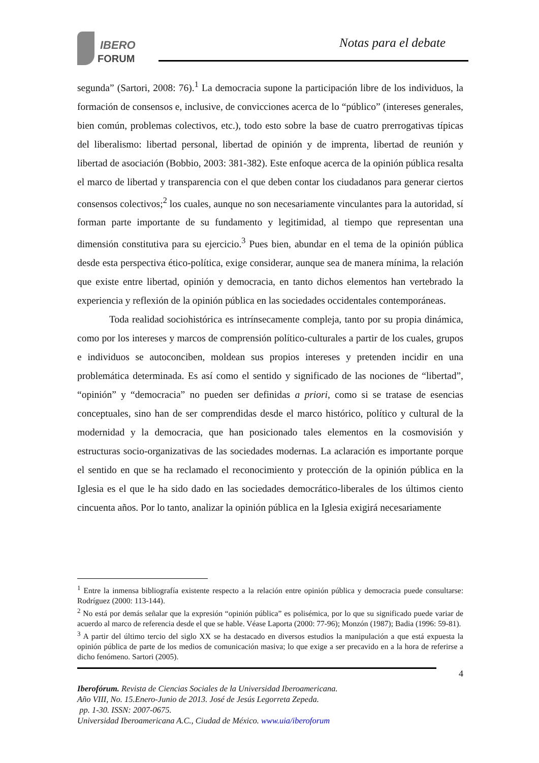IBERO
FORUM
Notas para el debate
segunda” (Sartori, 2008: 76).<sup>1</sup> La democracia supone la participación libre de los individuos, la formación de consensos e, inclusive, de convicciones acerca de lo “público” (intereses generales, bien común, problemas colectivos, etc.), todo esto sobre la base de cuatro prerrogativas típicas del liberalismo: libertad personal, libertad de opinión y de imprenta, libertad de reunión y libertad de asociación (Bobbio, 2003: 381-382). Este enfoque acerca de la opinión pública resalta el marco de libertad y transparencia con el que deben contar los ciudadanos para generar ciertos consensos colectivos;<sup>2</sup> los cuales, aunque no son necesariamente vinculantes para la autoridad, sí forman parte importante de su fundamento y legitimidad, al tiempo que representan una dimensión constitutiva para su ejercicio.<sup>3</sup> Pues bien, abundar en el tema de la opinión pública desde esta perspectiva ético-política, exige considerar, aunque sea de manera mínima, la relación que existe entre libertad, opinión y democracia, en tanto dichos elementos han vertebrado la experiencia y reflexión de la opinión pública en las sociedades occidentales contemporáneas.
Toda realidad sociohistórica es intrínsecamente compleja, tanto por su propia dinámica, como por los intereses y marcos de comprensión político-culturales a partir de los cuales, grupos e individuos se autoconciben, moldean sus propios intereses y pretenden incidir en una problemática determinada. Es así como el sentido y significado de las nociones de “libertad”, “opinión” y “democracia” no pueden ser definidas a priori, como si se tratase de esencias conceptuales, sino han de ser comprendidas desde el marco histórico, político y cultural de la modernidad y la democracia, que han posicionado tales elementos en la cosmovisión y estructuras socio-organizativas de las sociedades modernas. La aclaración es importante porque el sentido en que se ha reclamado el reconocimiento y protección de la opinión pública en la Iglesia es el que le ha sido dado en las sociedades democrático-liberales de los últimos ciento cincuenta años. Por lo tanto, analizar la opinión pública en la Iglesia exigirá necesariamente
<sup>1</sup> Entre la inmensa bibliografía existente respecto a la relación entre opinión pública y democracia puede consultarse: Rodríguez (2000: 113-144).
<sup>2</sup> No está por demás señalar que la expresión “opinión pública” es polisémica, por lo que su significado puede variar de acuerdo al marco de referencia desde el que se hable. Véase Laporta (2000: 77-96); Monzón (1987); Badia (1996: 59-81).
<sup>3</sup> A partir del último tercio del siglo XX se ha destacado en diversos estudios la manipulación a que está expuesta la opinión pública de parte de los medios de comunicación masiva; lo que exige a ser precavido en a la hora de referirse a dicho fenómeno. Sartori (2005).
4
Iberofórum. Revista de Ciencias Sociales de la Universidad Iberoamericana.
Año VIII, No. 15.Enero-Junio de 2013. José de Jesús Legorreta Zepeda.
pp. 1-30. ISSN: 2007-0675.
Universidad Iberoamericana A.C., Ciudad de México. www.uia/iberoforum